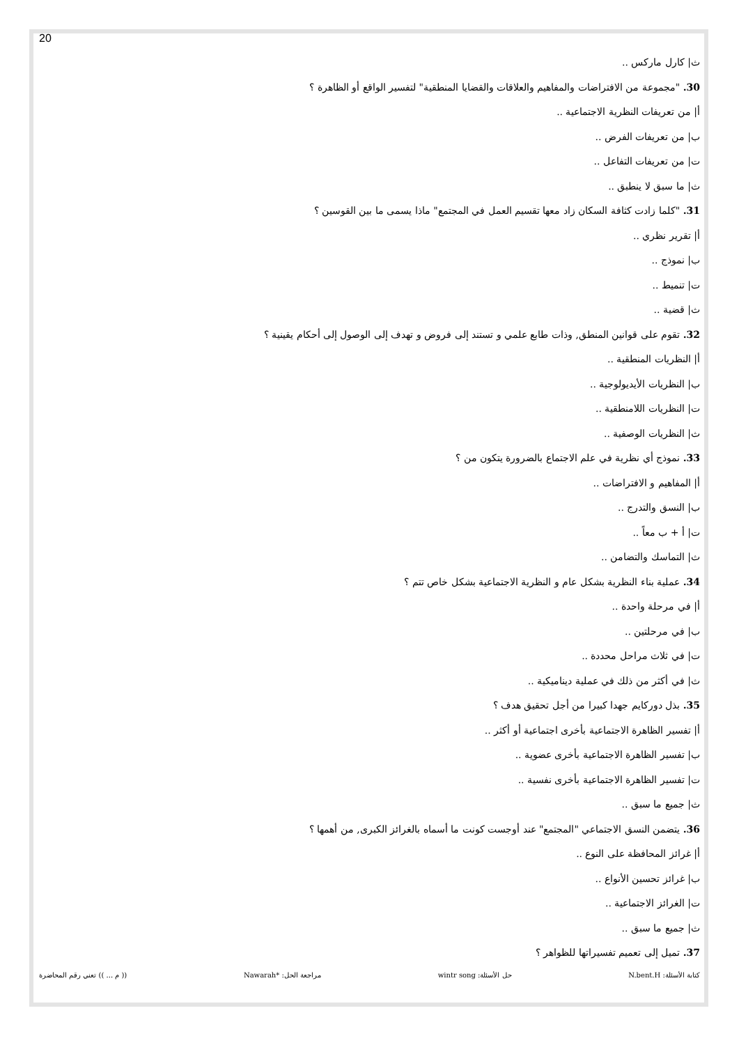20
ث| كارل ماركس ..
30. "مجموعة من الافتراضات والمفاهيم والعلاقات والقضايا المنطقية" لتفسير الواقع أو الظاهرة ؟
أ| من تعريفات النظرية الاجتماعية ..
ب| من تعريفات الفرض ..
ت| من تعريفات التفاعل ..
ث| ما سبق لا ينطبق ..
31. "كلما زادت كثافة السكان زاد معها تقسيم العمل في المجتمع" ماذا يسمى ما بين القوسين ؟
أ| تقرير نظري ..
ب| نموذج ..
ت| تنميط ..
ث| قضية ..
32. تقوم على قوانين المنطق, وذات طابع علمي و تستند إلى فروض و تهدف إلى الوصول إلى أحكام يقينية ؟
أ| النظريات المنطقية ..
ب| النظريات الأيديولوجية ..
ت| النظريات اللامنطقية ..
ث| النظريات الوصفية ..
33. نموذج أي نظرية في علم الاجتماع بالضرورة يتكون من ؟
أ| المفاهيم و الافتراضات ..
ب| النسق والتدرج ..
ت| أ + ب معاً ..
ث| التماسك والتضامن ..
34. عملية بناء النظرية بشكل عام و النظرية الاجتماعية بشكل خاص تتم ؟
أ| في مرحلة واحدة ..
ب| في مرحلتين ..
ت| في ثلاث مراحل محددة ..
ث| في أكثر من ذلك في عملية ديناميكية ..
35. بذل دوركايم جهدا كبيرا من أجل تحقيق هدف ؟
أ| تفسير الظاهرة الاجتماعية بأخرى اجتماعية أو أكثر ..
ب| تفسير الظاهرة الاجتماعية بأخرى عضوية ..
ت| تفسير الظاهرة الاجتماعية بأخرى نفسية ..
ث| جميع ما سبق ..
36. يتضمن النسق الاجتماعي "المجتمع" عند أوجست كونت ما أسماه بالغرائز الكبرى, من أهمها ؟
أ| غرائز المحافظة على النوع ..
ب| غرائز تحسين الأنواع ..
ت| الغرائز الاجتماعية ..
ث| جميع ما سبق ..
37. تميل إلى تعميم تفسيراتها للظواهر ؟
كتابة الأسئلة: N.bent.H حل الأسئلة: wintr song مراجعة الحل: *Nawarah (( م ... )) تعني رقم المحاضرة